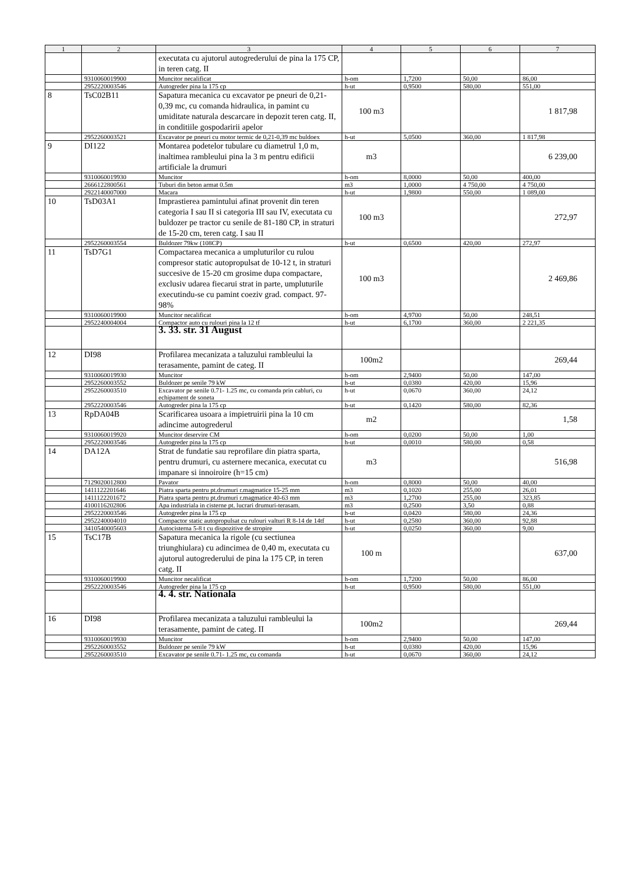| 1 | 2 | 3 | 4 | 5 | 6 | 7 |
| --- | --- | --- | --- | --- | --- | --- |
| | | executata cu ajutorul autogrederului de pina la 175 CP, in teren catg. II | | | | |
| | 9310060019900 | Muncitor necalificat | h-om | 1,7200 | 50,00 | 86,00 |
| | 2952220003546 | Autogreder pina la 175 cp | h-ut | 0,9500 | 580,00 | 551,00 |
| 8 | TsC02B11 | Sapatura mecanica cu excavator pe pneuri de 0,21-0,39 mc, cu comanda hidraulica, in pamint cu umiditate naturala descarcare in depozit teren catg. II, in conditiile gospodaririi apelor | 100 m3 | | | 1 817,98 |
| | 2952260003521 | Excavator pe pneuri cu motor termic de 0,21-0,39 mc buldoex | h-ut | 5,0500 | 360,00 | 1 817,98 |
| 9 | DI122 | Montarea podetelor tubulare cu diametrul 1,0 m, inaltimea rambleului pina la 3 m pentru edificii artificiale la drumuri | m3 | | | 6 239,00 |
| | 9310060019930 | Muncitor | h-om | 8,0000 | 50,00 | 400,00 |
| | 2666122800561 | Tuburi din beton armat 0.5m | m3 | 1,0000 | 4 750,00 | 4 750,00 |
| | 2922140007000 | Macara | h-ut | 1,9800 | 550,00 | 1 089,00 |
| 10 | TsD03A1 | Imprastierea pamintului afinat provenit din teren categoria I sau II si categoria III sau IV, executata cu buldozer pe tractor cu senile de 81-180 CP, in straturi de 15-20 cm, teren catg. I sau II | 100 m3 | | | 272,97 |
| | 2952260003554 | Buldozer 79kw (108CP) | h-ut | 0,6500 | 420,00 | 272,97 |
| 11 | TsD7G1 | Compactarea mecanica a umpluturilor cu rulou compresor static autopropulsat de 10-12 t, in straturi succesive de 15-20 cm grosime dupa compactare, exclusiv udarea fiecarui strat in parte, umpluturile executindu-se cu pamint coeziv grad. compact. 97-98% | 100 m3 | | | 2 469,86 |
| | 9310060019900 | Muncitor necalificat | h-om | 4,9700 | 50,00 | 248,51 |
| | 2952240004004 | Compactor auto cu rulouri pina la 12 tf | h-ut | 6,1700 | 360,00 | 2 221,35 |
| | | 3. 33. str. 31 August | | | | |
| 12 | DI98 | Profilarea mecanizata a taluzului rambleului la terasamente, pamint de categ. II | 100m2 | | | 269,44 |
| | 9310060019930 | Muncitor | h-om | 2,9400 | 50,00 | 147,00 |
| | 2952260003552 | Buldozer pe senile 79 kW | h-ut | 0,0380 | 420,00 | 15,96 |
| | 2952260003510 | Excavator pe senile 0.71- 1.25 mc, cu comanda prin cabluri, cu echipament de soneta | h-ut | 0,0670 | 360,00 | 24,12 |
| | 2952220003546 | Autogreder pina la 175 cp | h-ut | 0,1420 | 580,00 | 82,36 |
| 13 | RpDA04B | Scarificarea usoara a impietruirii pina la 10 cm adincime autogrederul | m2 | | | 1,58 |
| | 9310060019920 | Muncitor deservire CM | h-om | 0,0200 | 50,00 | 1,00 |
| | 2952220003546 | Autogreder pina la 175 cp | h-ut | 0,0010 | 580,00 | 0,58 |
| 14 | DA12A | Strat de fundatie sau reprofilare din piatra sparta, pentru drumuri, cu asternere mecanica, executat cu impanare si innoiroire (h=15 cm) | m3 | | | 516,98 |
| | 7129020012800 | Pavator | h-om | 0,8000 | 50,00 | 40,00 |
| | 1411122201646 | Piatra sparta pentru pt.drumuri r.magmatice 15-25 mm | m3 | 0,1020 | 255,00 | 26,01 |
| | 1411122201672 | Piatra sparta pentru pt.drumuri r.magmatice 40-63 mm | m3 | 1,2700 | 255,00 | 323,85 |
| | 4100116202806 | Apa industriala in cisterne pt. lucrari drumuri-terasam. | m3 | 0,2500 | 3,50 | 0,88 |
| | 2952220003546 | Autogreder pina la 175 cp | h-ut | 0,0420 | 580,00 | 24,36 |
| | 2952240004010 | Compactor static autopropulsat cu rulouri valturi R 8-14 de 14tf | h-ut | 0,2580 | 360,00 | 92,88 |
| | 3410540005603 | Autocisterna 5-8 t cu dispozitive de stropire | h-ut | 0,0250 | 360,00 | 9,00 |
| 15 | TsC17B | Sapatura mecanica la rigole (cu sectiunea triunghiulara) cu adincimea de 0,40 m, executata cu ajutorul autogrederului de pina la 175 CP, in teren catg. II | 100 m | | | 637,00 |
| | 9310060019900 | Muncitor necalificat | h-om | 1,7200 | 50,00 | 86,00 |
| | 2952220003546 | Autogreder pina la 175 cp | h-ut | 0,9500 | 580,00 | 551,00 |
| | | 4. 4. str. Nationala | | | | |
| 16 | DI98 | Profilarea mecanizata a taluzului rambleului la terasamente, pamint de categ. II | 100m2 | | | 269,44 |
| | 9310060019930 | Muncitor | h-om | 2,9400 | 50,00 | 147,00 |
| | 2952260003552 | Buldozer pe senile 79 kW | h-ut | 0,0380 | 420,00 | 15,96 |
| | 2952260003510 | Excavator pe senile 0.71- 1.25 mc, cu comanda | h-ut | 0,0670 | 360,00 | 24,12 |